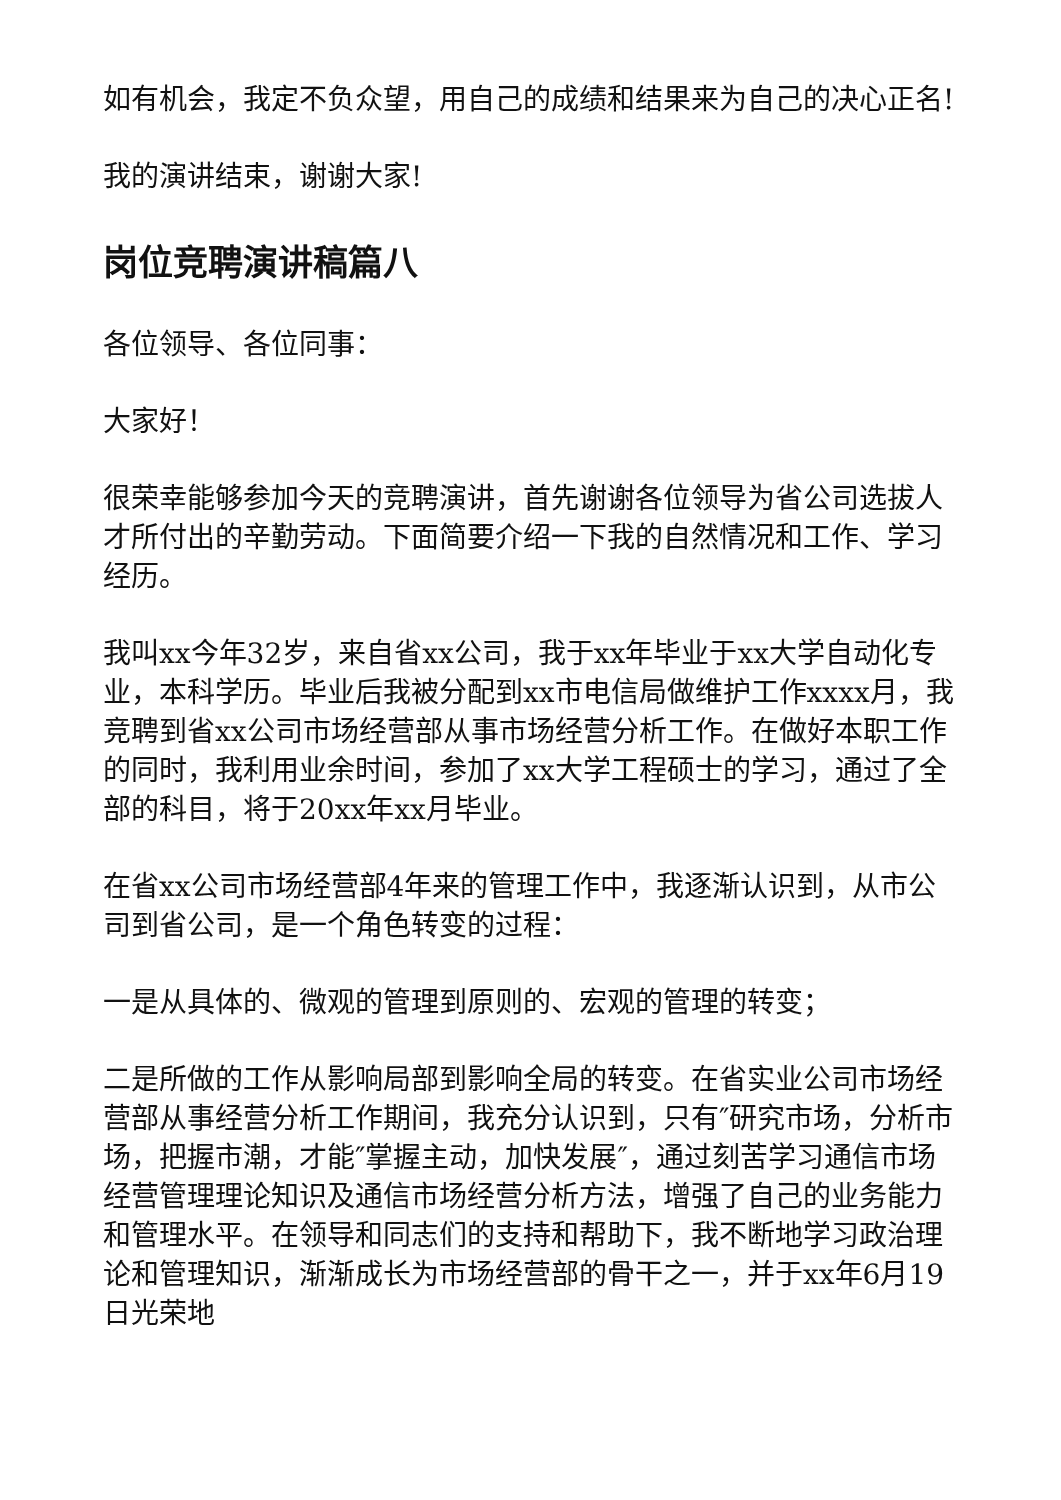如有机会，我定不负众望，用自己的成绩和结果来为自己的决心正名!
我的演讲结束，谢谢大家!
岗位竞聘演讲稿篇八
各位领导、各位同事：
大家好！
很荣幸能够参加今天的竞聘演讲，首先谢谢各位领导为省公司选拔人才所付出的辛勤劳动。下面简要介绍一下我的自然情况和工作、学习经历。
我叫xx今年32岁，来自省xx公司，我于xx年毕业于xx大学自动化专业，本科学历。毕业后我被分配到xx市电信局做维护工作xxxx月，我竞聘到省xx公司市场经营部从事市场经营分析工作。在做好本职工作的同时，我利用业余时间，参加了xx大学工程硕士的学习，通过了全部的科目，将于20xx年xx月毕业。
在省xx公司市场经营部4年来的管理工作中，我逐渐认识到，从市公司到省公司，是一个角色转变的过程：
一是从具体的、微观的管理到原则的、宏观的管理的转变；
二是所做的工作从影响局部到影响全局的转变。在省实业公司市场经营部从事经营分析工作期间，我充分认识到，只有″研究市场，分析市场，把握市潮，才能″掌握主动，加快发展″，通过刻苦学习通信市场经营管理理论知识及通信市场经营分析方法，增强了自己的业务能力和管理水平。在领导和同志们的支持和帮助下，我不断地学习政治理论和管理知识，渐渐成长为市场经营部的骨干之一，并于xx年6月19日光荣地